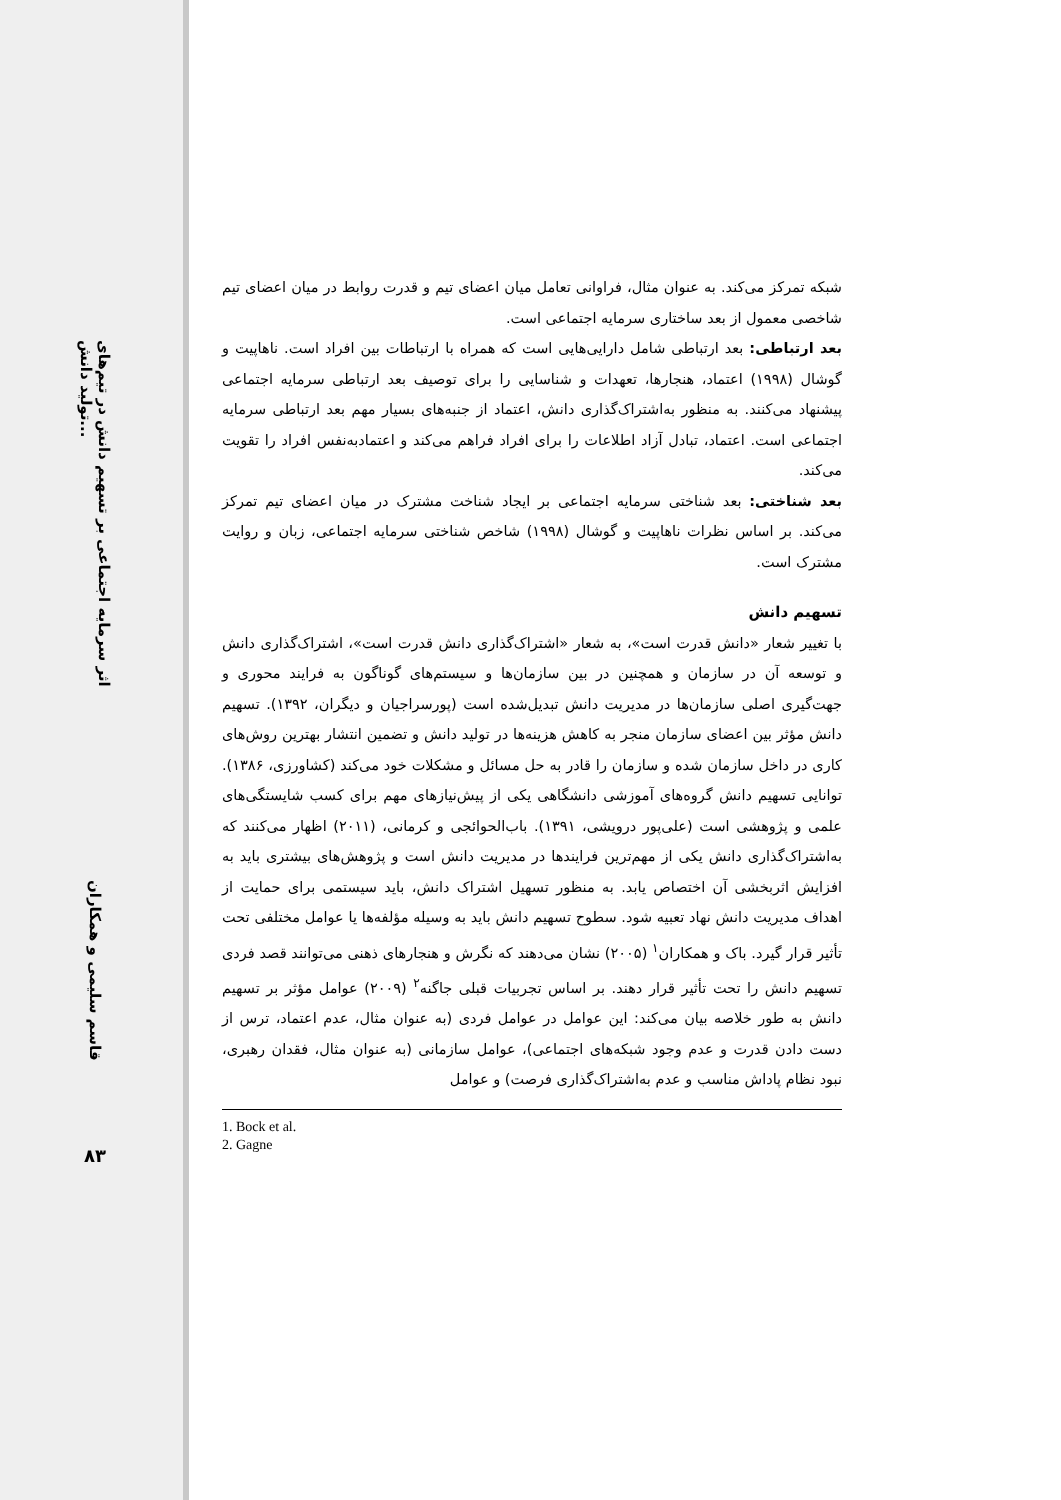اثر سرمایه اجتماعی بر تسهیم دانش در تیم‌های تولید دانش...
قاسم سلیمی و همکاران
۸۳
شبکه تمرکز می‌کند. به عنوان مثال، فراوانی تعامل میان اعضای تیم و قدرت روابط در میان اعضای تیم شاخصی معمول از بعد ساختاری سرمایه اجتماعی است.
بعد ارتباطی: بعد ارتباطی شامل دارایی‌هایی است که همراه با ارتباطات بین افراد است. ناهاپیت و گوشال (۱۹۹۸) اعتماد، هنجارها، تعهدات و شناسایی را برای توصیف بعد ارتباطی سرمایه اجتماعی پیشنهاد می‌کنند. به منظور به‌اشتراک‌گذاری دانش، اعتماد از جنبه‌های بسیار مهم بعد ارتباطی سرمایه اجتماعی است. اعتماد، تبادل آزاد اطلاعات را برای افراد فراهم می‌کند و اعتمادبه‌نفس افراد را تقویت می‌کند.
بعد شناختی: بعد شناختی سرمایه اجتماعی بر ایجاد شناخت مشترک در میان اعضای تیم تمرکز می‌کند. بر اساس نظرات ناهاپیت و گوشال (۱۹۹۸) شاخص شناختی سرمایه اجتماعی، زبان و روایت مشترک است.
تسهیم دانش
با تغییر شعار «دانش قدرت است»، به شعار «اشتراک‌گذاری دانش قدرت است»، اشتراک‌گذاری دانش و توسعه آن در سازمان و همچنین در بین سازمان‌ها و سیستم‌های گوناگون به فرایند محوری و جهت‌گیری اصلی سازمان‌ها در مدیریت دانش تبدیل‌شده است (پورسراجیان و دیگران، ۱۳۹۲). تسهیم دانش مؤثر بین اعضای سازمان منجر به کاهش هزینه‌ها در تولید دانش و تضمین انتشار بهترین روش‌های کاری در داخل سازمان شده و سازمان را قادر به حل مسائل و مشکلات خود می‌کند (کشاورزی، ۱۳۸۶). توانایی تسهیم دانش گروه‌های آموزشی دانشگاهی یکی از پیش‌نیازهای مهم برای کسب شایستگی‌های علمی و پژوهشی است (علی‌پور درویشی، ۱۳۹۱). باب‌الحوائجی و کرمانی، (۲۰۱۱) اظهار می‌کنند که به‌اشتراک‌گذاری دانش یکی از مهم‌ترین فرایندها در مدیریت دانش است و پژوهش‌های بیشتری باید به افزایش اثربخشی آن اختصاص یابد. به منظور تسهیل اشتراک دانش، باید سیستمی برای حمایت از اهداف مدیریت دانش نهاد تعبیه شود. سطوح تسهیم دانش باید به وسیله مؤلفه‌ها یا عوامل مختلفی تحت تأثیر قرار گیرد. باک و همکاران<sup>۱</sup> (۲۰۰۵) نشان می‌دهند که نگرش و هنجارهای ذهنی می‌توانند قصد فردی تسهیم دانش را تحت تأثیر قرار دهند. بر اساس تجربیات قبلی جاگنه<sup>۲</sup> (۲۰۰۹) عوامل مؤثر بر تسهیم دانش به طور خلاصه بیان می‌کند: این عوامل در عوامل فردی (به عنوان مثال، عدم اعتماد، ترس از دست دادن قدرت و عدم وجود شبکه‌های اجتماعی)، عوامل سازمانی (به عنوان مثال، فقدان رهبری، نبود نظام پاداش مناسب و عدم به‌اشتراک‌گذاری فرصت) و عوامل
1. Bock et al.
2. Gagne